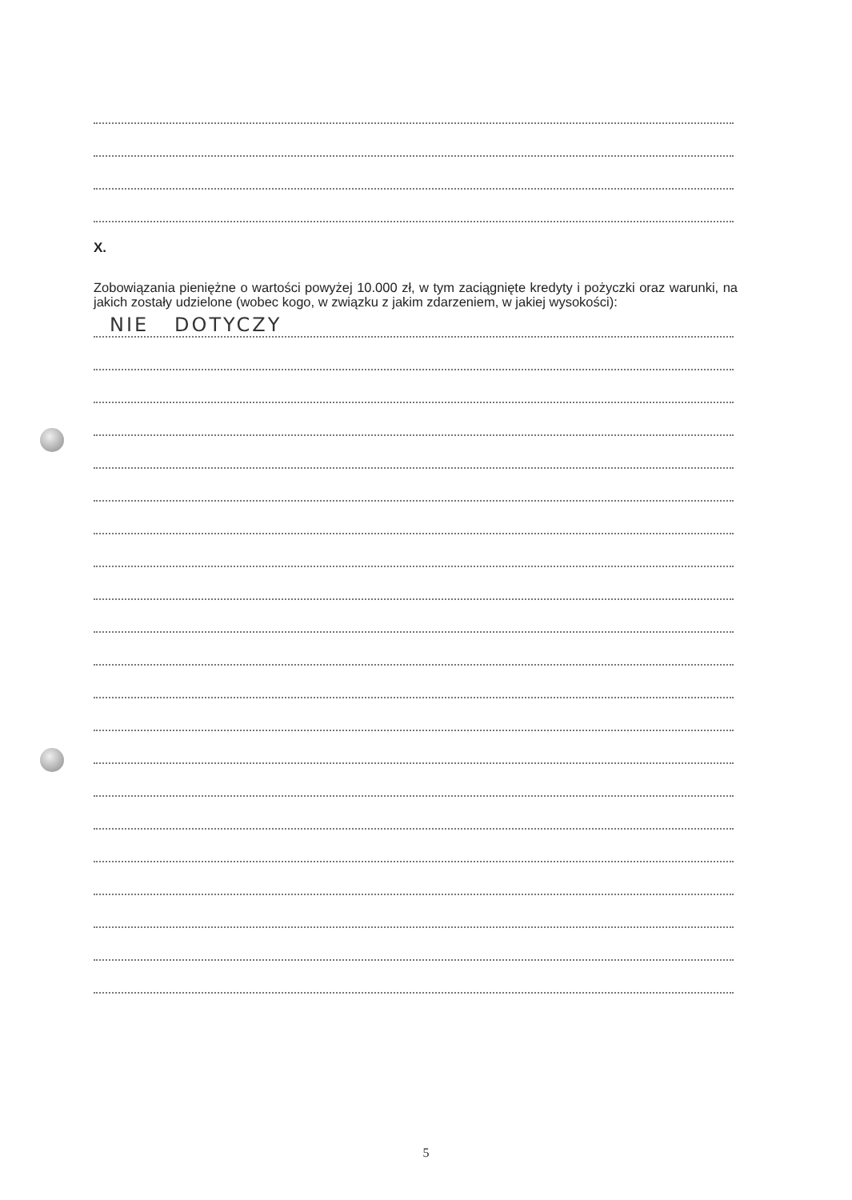X.
Zobowiązania pieniężne o wartości powyżej 10.000 zł, w tym zaciągnięte kredyty i pożyczki oraz warunki, na jakich zostały udzielone (wobec kogo, w związku z jakim zdarzeniem, w jakiej wysokości):
NIE DOTYCZY
5